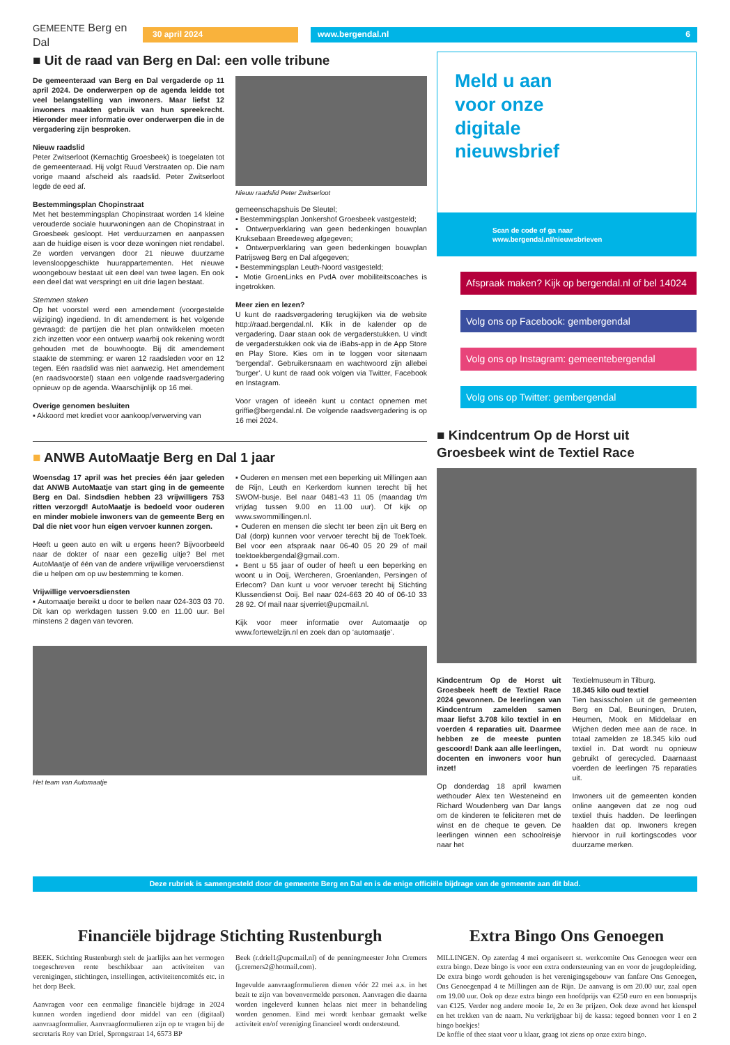GEMEENTE Berg en Dal
30 april 2024 www.bergendal.nl 6
■ Uit de raad van Berg en Dal: een volle tribune
De gemeenteraad van Berg en Dal vergaderde op 11 april 2024. De onderwerpen op de agenda leidde tot veel belangstelling van inwoners. Maar liefst 12 inwoners maakten gebruik van hun spreekrecht. Hieronder meer informatie over onderwerpen die in de vergadering zijn besproken.
Nieuw raadslid
Peter Zwitserloot (Kernachtig Groesbeek) is toegelaten tot de gemeenteraad. Hij volgt Ruud Verstraaten op. Die nam vorige maand afscheid als raadslid. Peter Zwitserloot legde de eed af.
Bestemmingsplan Chopinstraat
Met het bestemmingsplan Chopinstraat worden 14 kleine verouderde sociale huurwoningen aan de Chopinstraat in Groesbeek gesloopt. Het verduurzamen en aanpassen aan de huidige eisen is voor deze woningen niet rendabel. Ze worden vervangen door 21 nieuwe duurzame levensloopgeschikte huurappartementen. Het nieuwe woongebouw bestaat uit een deel van twee lagen. En ook een deel dat wat verspringt en uit drie lagen bestaat.
Stemmen staken
Op het voorstel werd een amendement (voorgestelde wijziging) ingediend. In dit amendement is het volgende gevraagd: de partijen die het plan ontwikkelen moeten zich inzetten voor een ontwerp waarbij ook rekening wordt gehouden met de bouwhoogte. Bij dit amendement staakte de stemming: er waren 12 raadsleden voor en 12 tegen. Eén raadslid was niet aanwezig. Het amendement (en raadsvoorstel) staan een volgende raadsvergadering opnieuw op de agenda. Waarschijnlijk op 16 mei.
Overige genomen besluiten
▪ Akkoord met krediet voor aankoop/verwerving van
Nieuw raadslid Peter Zwitserloot
gemeenschapshuis De Sleutel;
▪ Bestemmingsplan Jonkershof Groesbeek vastgesteld;
▪ Ontwerpverklaring van geen bedenkingen bouwplan Kruksebaan Breedeweg afgegeven;
▪ Ontwerpverklaring van geen bedenkingen bouwplan Patrijsweg Berg en Dal afgegeven;
▪ Bestemmingsplan Leuth-Noord vastgesteld;
▪ Motie GroenLinks en PvdA over mobiliteitscoaches is ingetrokken.
Meer zien en lezen?
U kunt de raadsvergadering terugkijken via de website http://raad.bergendal.nl. Klik in de kalender op de vergadering. Daar staan ook de vergaderstukken. U vindt de vergaderstukken ook via de iBabs-app in de App Store en Play Store. Kies om in te loggen voor sitenaam ’bergendal’. Gebruikersnaam en wachtwoord zijn allebei ’burger’. U kunt de raad ook volgen via Twitter, Facebook en Instagram.
Voor vragen of ideeën kunt u contact opnemen met griffie@bergendal.nl. De volgende raadsvergadering is op 16 mei 2024.
■ ANWB AutoMaatje Berg en Dal 1 jaar
Woensdag 17 april was het precies één jaar geleden dat ANWB AutoMaatje van start ging in de gemeente Berg en Dal. Sindsdien hebben 23 vrijwilligers 753 ritten verzorgd! AutoMaatje is bedoeld voor ouderen en minder mobiele inwoners van de gemeente Berg en Dal die niet voor hun eigen vervoer kunnen zorgen.
Heeft u geen auto en wilt u ergens heen? Bijvoorbeeld naar de dokter of naar een gezellig uitje? Bel met AutoMaatje of één van de andere vrijwillige vervoersdienst die u helpen om op uw bestemming te komen.
Vrijwillige vervoersdiensten
▪ Automaatje bereikt u door te bellen naar 024-303 03 70. Dit kan op werkdagen tussen 9.00 en 11.00 uur. Bel minstens 2 dagen van tevoren.
▪ Ouderen en mensen met een beperking uit Millingen aan de Rijn, Leuth en Kerkerdom kunnen terecht bij het SWOM-busje. Bel naar 0481-43 11 05 (maandag t/m vrijdag tussen 9.00 en 11.00 uur). Of kijk op www.swommillingen.nl.
▪ Ouderen en mensen die slecht ter been zijn uit Berg en Dal (dorp) kunnen voor vervoer terecht bij de ToekToek. Bel voor een afspraak naar 06-40 05 20 29 of mail toektoekbergendal@gmail.com.
▪ Bent u 55 jaar of ouder of heeft u een beperking en woont u in Ooij, Wercheren, Groenlanden, Persingen of Erlecom? Dan kunt u voor vervoer terecht bij Stichting Klussendienst Ooij. Bel naar 024-663 20 40 of 06-10 33 28 92. Of mail naar sjverriet@upcmail.nl.
Kijk voor meer informatie over Automaatje op www.fortewelzijn.nl en zoek dan op ‘automaatje’.
Het team van Automaatje
Meld u aan
voor onze
digitale
nieuwsbrief
Scan de code of ga naar
www.bergendal.nl/nieuwsbrieven
Afspraak maken? Kijk op bergendal.nl of bel 14024
Volg ons op Facebook: gembergendal
Volg ons op Instagram: gemeentebergendal
Volg ons op Twitter: gembergendal
■ Kindcentrum Op de Horst uit Groesbeek wint de Textiel Race
Kindcentrum Op de Horst uit Groesbeek heeft de Textiel Race 2024 gewonnen. De leerlingen van Kindcentrum zamelden samen maar liefst 3.708 kilo textiel in en voerden 4 reparaties uit. Daarmee hebben ze de meeste punten gescoord! Dank aan alle leerlingen, docenten en inwoners voor hun inzet!
Op donderdag 18 april kwamen wethouder Alex ten Westeneind en Richard Woudenberg van Dar langs om de kinderen te feliciteren met de winst en de cheque te geven. De leerlingen winnen een schoolreisje naar het
Textielmuseum in Tilburg.
18.345 kilo oud textiel
Tien basisscholen uit de gemeenten Berg en Dal, Beuningen, Druten, Heumen, Mook en Middelaar en Wijchen deden mee aan de race. In totaal zamelden ze 18.345 kilo oud textiel in. Dat wordt nu opnieuw gebruikt of gerecycled. Daarnaast voerden de leerlingen 75 reparaties uit.
Inwoners uit de gemeenten konden online aangeven dat ze nog oud textiel thuis hadden. De leerlingen haalden dat op. Inwoners kregen hiervoor in ruil kortingscodes voor duurzame merken.
Deze rubriek is samengesteld door de gemeente Berg en Dal en is de enige officiële bijdrage van de gemeente aan dit blad.
Financiële bijdrage Stichting Rustenburgh
BEEK. Stichting Rustenburgh stelt de jaarlijks aan het vermogen toegeschreven rente beschikbaar aan activiteiten van verenigingen, stichtingen, instellingen, activiteitencomités etc. in het dorp Beek.
Aanvragen voor een eenmalige financiële bijdrage in 2024 kunnen worden ingediend door middel van een (digitaal) aanvraagformulier. Aanvraagformulieren zijn op te vragen bij de secretaris Roy van Driel, Sprongstraat 14, 6573 BP
Beek (r.driel1@upcmail.nl) of de penningmeester John Cremers (j.cremers2@hotmail.com).
Ingevulde aanvraagformulieren dienen vóór 22 mei a.s. in het bezit te zijn van bovenvermelde personen. Aanvragen die daarna worden ingeleverd kunnen helaas niet meer in behandeling worden genomen. Eind mei wordt kenbaar gemaakt welke activiteit en/of vereniging financieel wordt ondersteund.
Extra Bingo Ons Genoegen
MILLINGEN. Op zaterdag 4 mei organiseert st. werkcomite Ons Genoegen weer een extra bingo. Deze bingo is voor een extra ondersteuning van en voor de jeugdopleiding. De extra bingo wordt gehouden is het verenigingsgebouw van fanfare Ons Genoegen, Ons Genoegenpad 4 te Millingen aan de Rijn. De aanvang is om 20.00 uur, zaal open om 19.00 uur. Ook op deze extra bingo een hoofdprijs van €250 euro en een bonusprijs van €125. Verder nog andere mooie 1e, 2e en 3e prijzen. Ook deze avond het kienspel en het trekken van de naam. Nu verkrijgbaar bij de kassa: tegoed bonnen voor 1 en 2 bingo boekjes!
De koffie of thee staat voor u klaar, graag tot ziens op onze extra bingo.